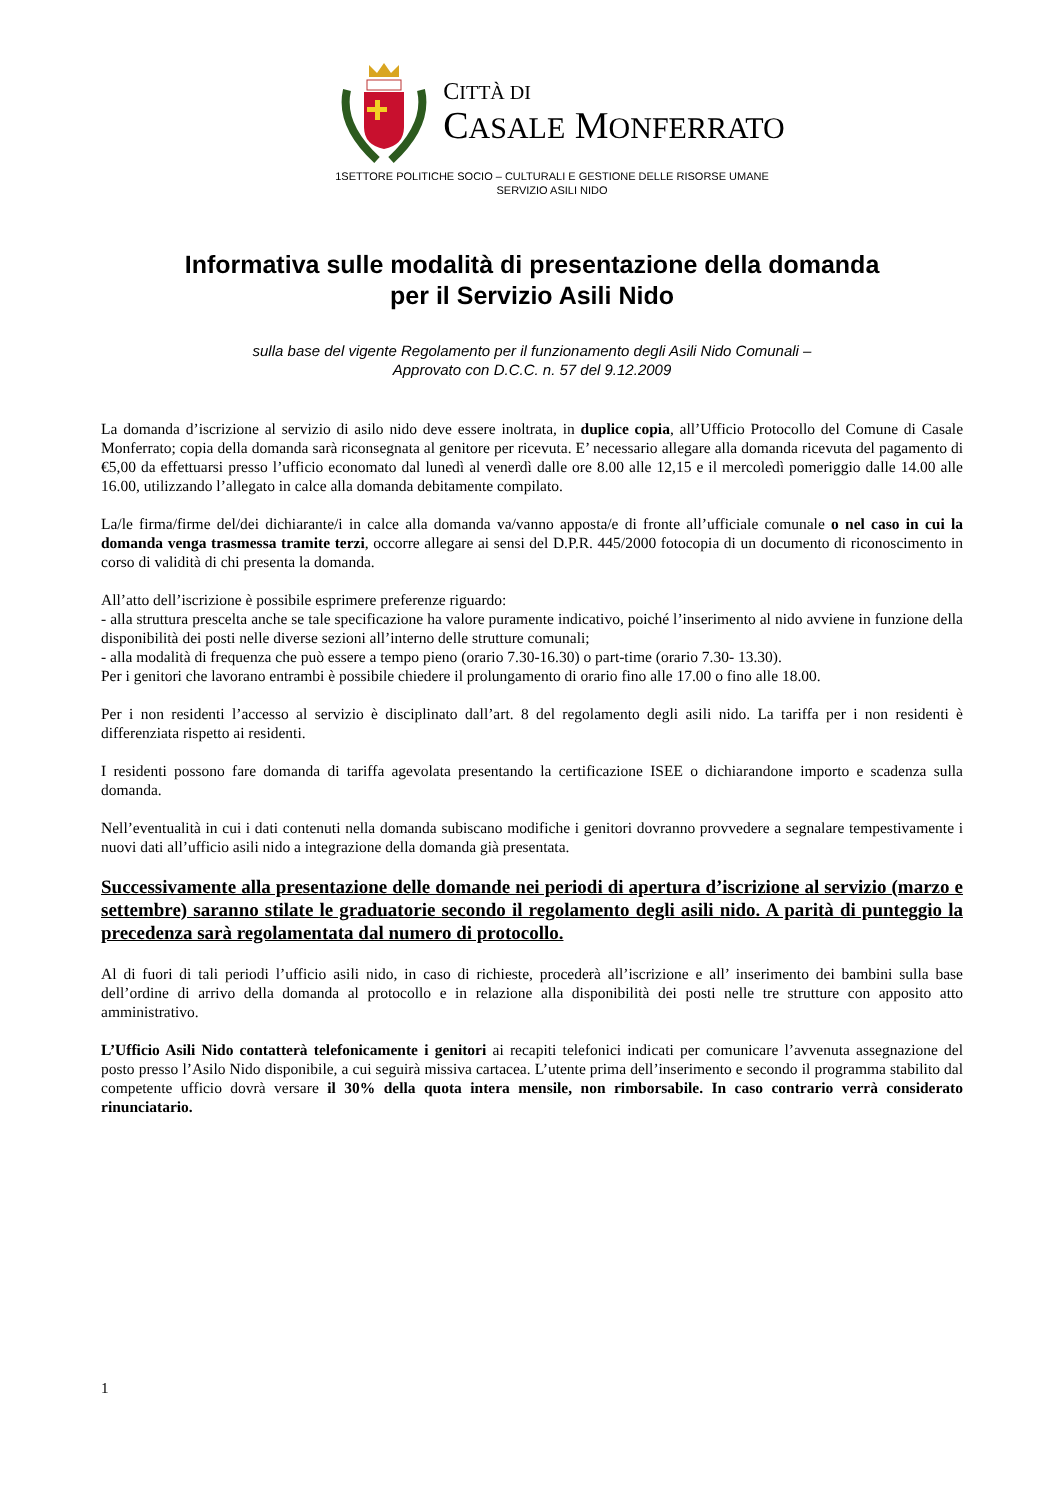CITTÀ DI
CASALE MONFERRATO
1SETTORE POLITICHE SOCIO – CULTURALI E GESTIONE DELLE RISORSE UMANE
SERVIZIO ASILI NIDO
Informativa sulle modalità di presentazione della domanda
per il Servizio Asili Nido
sulla base del vigente Regolamento per il funzionamento degli Asili Nido Comunali –
Approvato con D.C.C. n. 57 del 9.12.2009
La domanda d’iscrizione al servizio di asilo nido deve essere inoltrata, in duplice copia, all’Ufficio Protocollo del Comune di Casale Monferrato; copia della domanda sarà riconsegnata al genitore per ricevuta. E’ necessario allegare alla domanda ricevuta del pagamento di €5,00 da effettuarsi presso l’ufficio economato dal lunedì al venerdì dalle ore 8.00 alle 12,15 e il mercoledì pomeriggio dalle 14.00 alle 16.00, utilizzando l’allegato in calce alla domanda debitamente compilato.
La/le firma/firme del/dei dichiarante/i in calce alla domanda va/vanno apposta/e di fronte all’ufficiale comunale o nel caso in cui la domanda venga trasmessa tramite terzi, occorre allegare ai sensi del D.P.R. 445/2000 fotocopia di un documento di riconoscimento in corso di validità di chi presenta la domanda.
All’atto dell’iscrizione è possibile esprimere preferenze riguardo:
- alla struttura prescelta anche se tale specificazione ha valore puramente indicativo, poiché l’inserimento al nido avviene in funzione della disponibilità dei posti nelle diverse sezioni all’interno delle strutture comunali;
- alla modalità di frequenza che può essere a tempo pieno (orario 7.30-16.30) o part-time (orario 7.30- 13.30).
Per i genitori che lavorano entrambi è possibile chiedere il prolungamento di orario fino alle 17.00 o fino alle 18.00.
Per i non residenti l’accesso al servizio è disciplinato dall’art. 8 del regolamento degli asili nido. La tariffa per i non residenti è differenziata rispetto ai residenti.
I residenti possono fare domanda di tariffa agevolata presentando la certificazione ISEE o dichiarandone importo e scadenza sulla domanda.
Nell’eventualità in cui i dati contenuti nella domanda subiscano modifiche i genitori dovranno provvedere a segnalare tempestivamente i nuovi dati all’ufficio asili nido a integrazione della domanda già presentata.
Successivamente alla presentazione delle domande nei periodi di apertura d’iscrizione al servizio (marzo e settembre) saranno stilate le graduatorie secondo il regolamento degli asili nido. A parità di punteggio la precedenza sarà regolamentata dal numero di protocollo.
Al di fuori di tali periodi l’ufficio asili nido, in caso di richieste, procederà all’iscrizione e all’ inserimento dei bambini sulla base dell’ordine di arrivo della domanda al protocollo e in relazione alla disponibilità dei posti nelle tre strutture con apposito atto amministrativo.
L’Ufficio Asili Nido contatterà telefonicamente i genitori ai recapiti telefonici indicati per comunicare l’avvenuta assegnazione del posto presso l’Asilo Nido disponibile, a cui seguirà missiva cartacea. L’utente prima dell’inserimento e secondo il programma stabilito dal competente ufficio dovrà versare il 30% della quota intera mensile, non rimborsabile. In caso contrario verrà considerato rinunciatario.
1